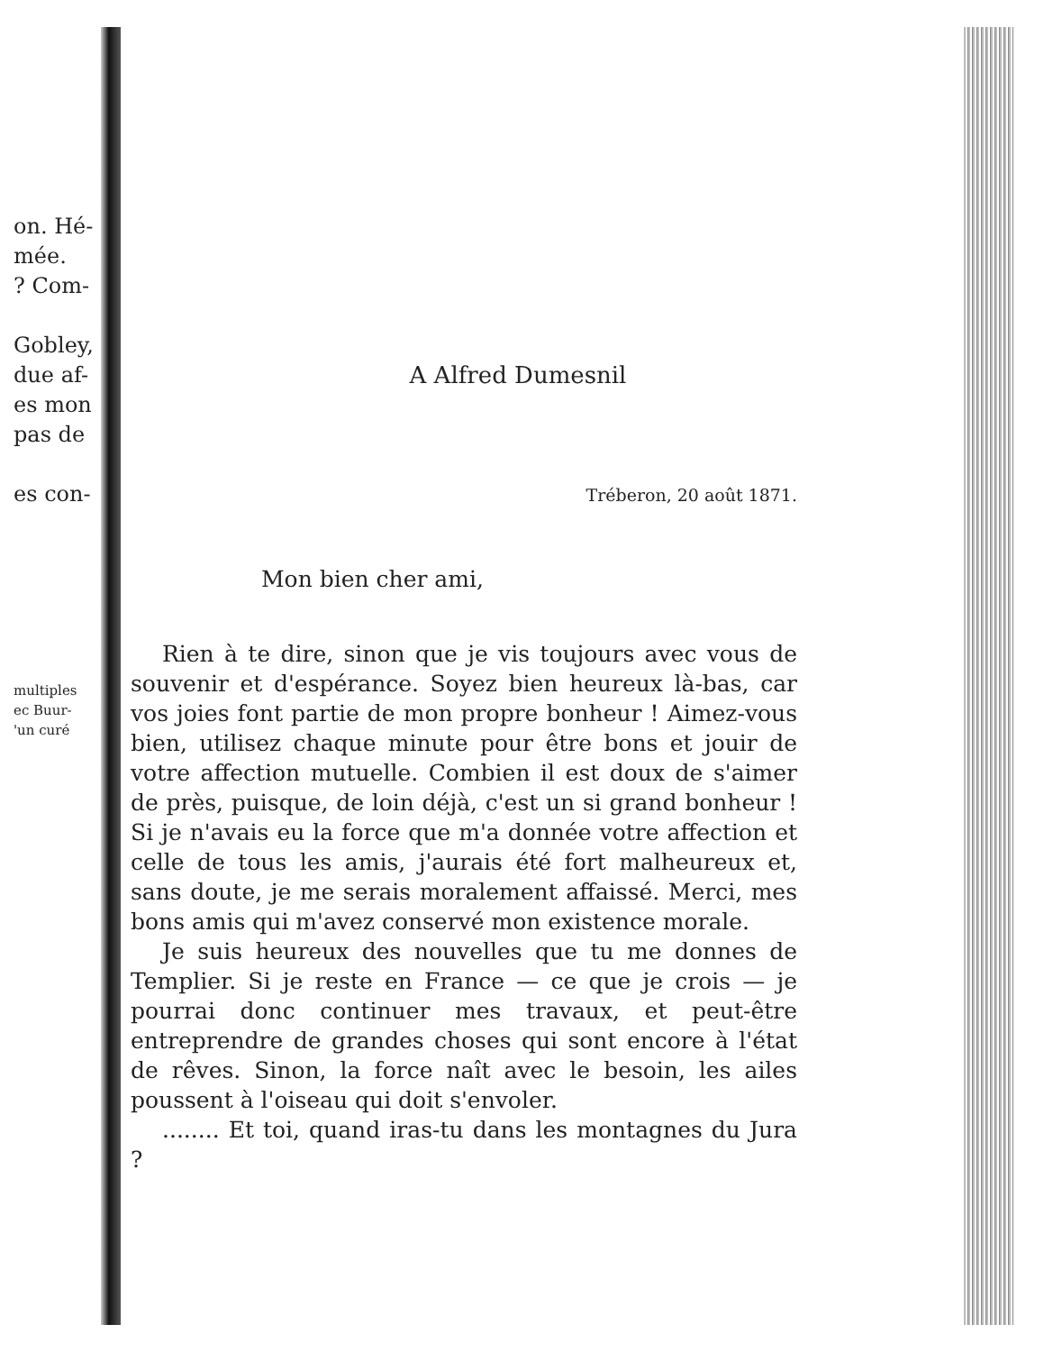on. Hé-
mée.
? Com-
Gobley,
due af-
es mon
pas de
es con-
multiples
ec Buur-
'un curé
A Alfred Dumesnil
Tréberon, 20 août 1871.
Mon bien cher ami,
Rien à te dire, sinon que je vis toujours avec vous de souvenir et d'espérance. Soyez bien heureux là-bas, car vos joies font partie de mon propre bonheur ! Aimez-vous bien, utilisez chaque minute pour être bons et jouir de votre affection mutuelle. Combien il est doux de s'aimer de près, puisque, de loin déjà, c'est un si grand bonheur ! Si je n'avais eu la force que m'a donnée votre affection et celle de tous les amis, j'aurais été fort malheureux et, sans doute, je me serais moralement affaissé. Merci, mes bons amis qui m'avez conservé mon existence morale.
Je suis heureux des nouvelles que tu me donnes de Templier. Si je reste en France — ce que je crois — je pourrai donc continuer mes travaux, et peut-être entreprendre de grandes choses qui sont encore à l'état de rêves. Sinon, la force naît avec le besoin, les ailes poussent à l'oiseau qui doit s'envoler.
........ Et toi, quand iras-tu dans les montagnes du Jura ?